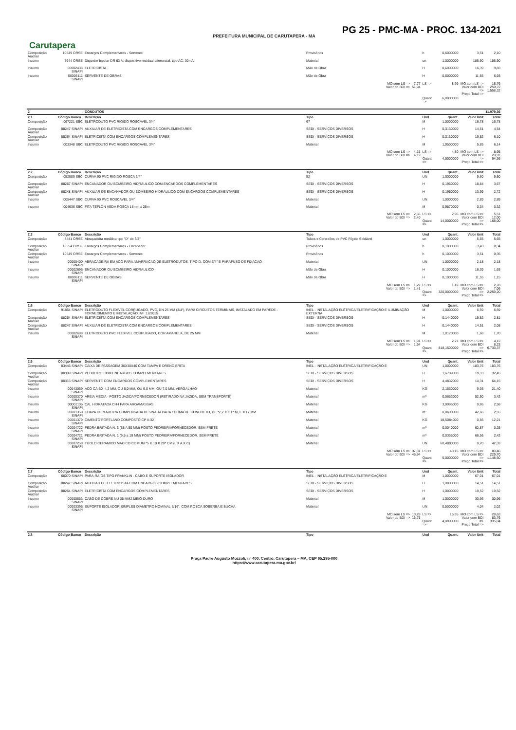PG 25 - PMC-MA - PROC. 134-2021
PREFEITURA MUNICIPAL DE CARUTAPERA - MA
Carutapera
| Composição Auxiliar | 10549 ORSE | Encargos Complementares - Servente | Provisórios | | h | 0,6000000 | 3,51 | 2,10 |
| Insumo | 7944 ORSE | Disjuntor bipolar DR 63 A, dispositivo residual diferencial, tipo AC, 30mA | Material | | un | 1,0000000 | 186,90 | 186,90 |
| Insumo | 00002436 SINAPI | ELETRICISTA | Mão de Obra | | H | 0,6000000 | 16,39 | 9,83 |
| Insumo | 00006111 SINAPI | SERVENTE DE OBRAS | Mão de Obra | | H | 0,6000000 | 11,55 | 6,93 |
| | | | MO sem LS => Valor do BDI => | 7,77 51,94 | LS => | 8,99 | MO com LS => Valor com BDI => Preço Total => | 16,76 259,72 1.558,32 |
| | | | | | Quant. => | 6,0000000 | | |
| 2 | | CONDUTOS | | | | | | 11.079,36 |
| 2.1 | Código Banco | Descrição | Tipo | | Und | Quant. | Valor Unit | Total |
| Composição | 067221 SBC | ELETRODUTO PVC RIGIDO ROSCAVEL 3/4" | 67 | | M | 1,0000000 | 16,78 | 16,78 |
| Composição Auxiliar | 88247 SINAPI | AUXILIAR DE ELETRICISTA COM ENCARGOS COMPLEMENTARES | SEDI - SERVIÇOS DIVERSOS | | H | 0,3130000 | 14,51 | 4,54 |
| Composição Auxiliar | 88264 SINAPI | ELETRICISTA COM ENCARGOS COMPLEMENTARES | SEDI - SERVIÇOS DIVERSOS | | H | 0,3130000 | 19,52 | 6,10 |
| Insumo | 003348 SBC | ELETRODUTO PVC RIGIDO ROSCAVEL 3/4" | Material | | M | 1,0500000 | 5,85 | 6,14 |
| | | | MO sem LS => Valor do BDI => | 4,15 4,19 | LS => Quant. => | 4,80 4,5000000 | MO com LS => Valor com BDI => Preço Total => | 8,95 20,97 94,36 |
| 2.2 | Código Banco | Descrição | Tipo | | Und | Quant. | Valor Unit | Total |
| Composição | 052509 SBC | CURVA 90 PVC RIGIDO ROSCA 3/4" | 52 | | UN | 1,0000000 | 9,60 | 9,60 |
| Composição Auxiliar | 88267 SINAPI | ENCANADOR OU BOMBEIRO HIDRÁULICO COM ENCARGOS COMPLEMENTARES | SEDI - SERVIÇOS DIVERSOS | | H | 0,1950000 | 18,84 | 3,67 |
| Composição Auxiliar | 88248 SINAPI | AUXILIAR DE ENCANADOR OU BOMBEIRO HIDRÁULICO COM ENCARGOS COMPLEMENTARES | SEDI - SERVIÇOS DIVERSOS | | H | 0,1950000 | 13,99 | 2,72 |
| Insumo | 005447 SBC | CURVA 90 PVC ROSCAVEL 3/4" | Material | | UN | 1,0000000 | 2,89 | 2,89 |
| Insumo | 004636 SBC | FITA TEFLON VEDA ROSCA 18mm x 25m | Material | | M | 0,9570000 | 0,34 | 0,32 |
| | | | MO sem LS => Valor do BDI => | 2,55 2,40 | LS => Quant. => | 2,96 14,0000000 | MO com LS => Valor com BDI => Preço Total => | 5,51 12,00 168,00 |
| 2.3 | Código Banco | Descrição | Tipo | | Und | Quant. | Valor Unit | Total |
| Composição | 8441 ORSE | Abraçadeira metálica tipo "D" de 3/4" | Tubos e Conexões de PVC Rígido Soldável | | un | 1,0000000 | 5,65 | 5,65 |
| Composição Auxiliar | 10554 ORSE | Encargos Complementares - Encanador | Provisórios | | h | 0,1000000 | 3,43 | 0,34 |
| Composição Auxiliar | 10549 ORSE | Encargos Complementares - Servente | Provisórios | | h | 0,1000000 | 3,51 | 0,35 |
| Insumo | 00000400 SINAPI | ABRACADEIRA EM ACO PARA AMARRACAO DE ELETRODUTOS, TIPO D, COM 3/4" E PARAFUSO DE FIXACAO | Material | | UN | 1,0000000 | 2,18 | 2,18 |
| Insumo | 00002696 SINAPI | ENCANADOR OU BOMBEIRO HIDRAULICO | Mão de Obra | | H | 0,1000000 | 16,39 | 1,63 |
| Insumo | 00006111 SINAPI | SERVENTE DE OBRAS | Mão de Obra | | H | 0,1000000 | 11,55 | 1,15 |
| | | | MO sem LS => Valor do BDI => | 1,29 1,41 | LS => Quant. => | 1,49 320,0000000 | MO com LS => Valor com BDI => Preço Total => | 2,78 7,06 2.259,20 |
| 2.5 | Código Banco | Descrição | Tipo | | Und | Quant. | Valor Unit | Total |
| Composição | 91854 SINAPI | ELETRODUTO FLEXÍVEL CORRUGADO, PVC, DN 25 MM (3/4"), PARA CIRCUITOS TERMINAIS, INSTALADO EM PAREDE - FORNECIMENTO E INSTALAÇÃO. AF_12/2015 | INEL - INSTALAÇÃO ELÉTRICA/ELETRIFICAÇÃO E ILUMINAÇÃO EXTERNA | | M | 1,0000000 | 6,59 | 6,59 |
| Composição Auxiliar | 88264 SINAPI | ELETRICISTA COM ENCARGOS COMPLEMENTARES | SEDI - SERVIÇOS DIVERSOS | | H | 0,1440000 | 19,52 | 2,81 |
| Composição Auxiliar | 88247 SINAPI | AUXILIAR DE ELETRICISTA COM ENCARGOS COMPLEMENTARES | SEDI - SERVIÇOS DIVERSOS | | H | 0,1440000 | 14,51 | 2,08 |
| Insumo | 00002688 SINAPI | ELETRODUTO PVC FLEXIVEL CORRUGADO, COR AMARELA, DE 25 MM | Material | | M | 1,0170000 | 1,68 | 1,70 |
| | | | MO sem LS => Valor do BDI => | 1,91 1,64 | LS => Quant. => | 2,21 818,1500000 | MO com LS => Valor com BDI => Preço Total => | 4,12 8,23 6.733,37 |
| 2.6 | Código Banco | Descrição | Tipo | | Und | Quant. | Valor Unit | Total |
| Composição | 83446 SINAPI | CAIXA DE PASSAGEM 30X30X40 COM TAMPA E DRENO BRITA | INEL - INSTALAÇÃO ELÉTRICA/ELETRIFICAÇÃO E | | UN | 1,0000000 | 183,76 | 183,76 |
| Composição Auxiliar | 88309 SINAPI | PEDREIRO COM ENCARGOS COMPLEMENTARES | SEDI - SERVIÇOS DIVERSOS | | H | 1,6789000 | 19,33 | 32,45 |
| Composição Auxiliar | 88316 SINAPI | SERVENTE COM ENCARGOS COMPLEMENTARES | SEDI - SERVIÇOS DIVERSOS | | H | 4,4832000 | 14,31 | 64,15 |
| Insumo | 00043059 SINAPI | ACO CA-60, 4,2 MM, OU 5,0 MM, OU 6,0 MM, OU 7,0 MM, VERGALHAO | Material | | KG | 2,1560000 | 9,93 | 21,40 |
| Insumo | 00000370 SINAPI | AREIA MEDIA - POSTO JAZIDA/FORNECEDOR (RETIRADO NA JAZIDA, SEM TRANSPORTE) | Material | | m³ | 0,0653000 | 52,50 | 3,42 |
| Insumo | 00001106 SINAPI | CAL HIDRATADA CH-I PARA ARGAMASSAS | Material | | KG | 3,0096000 | 0,86 | 2,58 |
| Insumo | 00001358 SINAPI | CHAPA DE MADEIRA COMPENSADA RESINADA PARA FORMA DE CONCRETO, DE *2,2 X 1,1* M, E = 17 MM | Material | | m² | 0,0600000 | 42,66 | 2,55 |
| Insumo | 00001379 SINAPI | CIMENTO PORTLAND COMPOSTO CP II-32 | Material | | KG | 18,5084000 | 0,66 | 12,21 |
| Insumo | 00004722 SINAPI | PEDRA BRITADA N. 3 (38 A 50 MM) POSTO PEDREIRA/FORNECEDOR, SEM FRETE | Material | | m³ | 0,0040000 | 62,87 | 0,25 |
| Insumo | 00004721 SINAPI | PEDRA BRITADA N. 1 (9,5 a 19 MM) POSTO PEDREIRA/FORNECEDOR, SEM FRETE | Material | | m³ | 0,0365000 | 66,56 | 2,42 |
| Insumo | 00007258 SINAPI | TIJOLO CERAMICO MACICO COMUM *5 X 10 X 20* CM (L X A X C) | Material | | UN | 60,4800000 | 0,70 | 42,33 |
| | | | MO sem LS => Valor do BDI => | 37,31 45,94 | LS => Quant. => | 43,15 5,0000000 | MO com LS => Valor com BDI => Preço Total => | 80,46 229,70 1.148,50 |
| 2.7 | Código Banco | Descrição | Tipo | | Und | Quant. | Valor Unit | Total |
| Composição | 68070 SINAPI | PARA-RAIOS TIPO FRANKLIN - CABO E SUPORTE ISOLADOR | INEL - INSTALAÇÃO ELÉTRICA/ELETRIFICAÇÃO E | | M | 1,0000000 | 67,01 | 67,01 |
| Composição Auxiliar | 88247 SINAPI | AUXILIAR DE ELETRICISTA COM ENCARGOS COMPLEMENTARES | SEDI - SERVIÇOS DIVERSOS | | H | 1,0000000 | 14,51 | 14,51 |
| Composição Auxiliar | 88264 SINAPI | ELETRICISTA COM ENCARGOS COMPLEMENTARES | SEDI - SERVIÇOS DIVERSOS | | H | 1,0000000 | 19,52 | 19,52 |
| Insumo | 00000863 SINAPI | CABO DE COBRE NU 35 MM2 MEIO-DURO | Material | | M | 1,0000000 | 30,96 | 30,96 |
| Insumo | 00003396 SINAPI | SUPORTE ISOLADOR SIMPLES DIAMETRO NOMINAL 5/16", COM ROSCA SOBERBA E BUCHA | Material | | UN | 0,5000000 | 4,04 | 2,02 |
| | | | MO sem LS => Valor do BDI => | 13,28 16,75 | LS => Quant. => | 15,35 4,0000000 | MO com LS => Valor com BDI => Preço Total => | 28,63 83,76 335,04 |
| 2.8 | Código Banco | Descrição | Tipo | | Und | Quant. | Valor Unit | Total |
Praça Padre Augusto Mozzoli, nº 400, Centro, Carutapera – MA, CEP 65.295-000
https://www.carutapera.ma.gov.br/